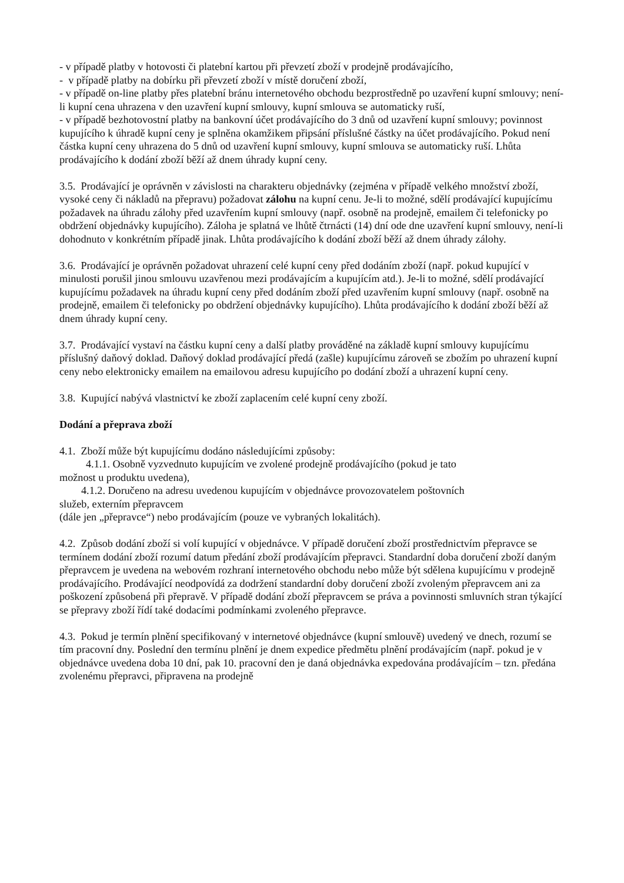- v případě platby v hotovosti či platební kartou při převzetí zboží v prodejně prodávajícího,
- v případě platby na dobírku při převzetí zboží v místě doručení zboží,
- v případě on-line platby přes platební bránu internetového obchodu bezprostředně po uzavření kupní smlouvy; není-li kupní cena uhrazena v den uzavření kupní smlouvy, kupní smlouva se automaticky ruší,
- v případě bezhotovostní platby na bankovní účet prodávajícího do 3 dnů od uzavření kupní smlouvy; povinnost kupujícího k úhradě kupní ceny je splněna okamžikem připsání příslušné částky na účet prodávajícího. Pokud není částka kupní ceny uhrazena do 5 dnů od uzavření kupní smlouvy, kupní smlouva se automaticky ruší. Lhůta prodávajícího k dodání zboží běží až dnem úhrady kupní ceny.
3.5. Prodávající je oprávněn v závislosti na charakteru objednávky (zejména v případě velkého množství zboží, vysoké ceny či nákladů na přepravu) požadovat zálohu na kupní cenu. Je-li to možné, sdělí prodávající kupujícímu požadavek na úhradu zálohy před uzavřením kupní smlouvy (např. osobně na prodejně, emailem či telefonicky po obdržení objednávky kupujícího). Záloha je splatná ve lhůtě čtrnácti (14) dní ode dne uzavření kupní smlouvy, není-li dohodnuto v konkrétním případě jinak. Lhůta prodávajícího k dodání zboží běží až dnem úhrady zálohy.
3.6. Prodávající je oprávněn požadovat uhrazení celé kupní ceny před dodáním zboží (např. pokud kupující v minulosti porušil jinou smlouvu uzavřenou mezi prodávajícím a kupujícím atd.). Je-li to možné, sdělí prodávající kupujícímu požadavek na úhradu kupní ceny před dodáním zboží před uzavřením kupní smlouvy (např. osobně na prodejně, emailem či telefonicky po obdržení objednávky kupujícího). Lhůta prodávajícího k dodání zboží běží až dnem úhrady kupní ceny.
3.7. Prodávající vystaví na částku kupní ceny a další platby prováděné na základě kupní smlouvy kupujícímu příslušný daňový doklad. Daňový doklad prodávající předá (zašle) kupujícímu zároveň se zbožím po uhrazení kupní ceny nebo elektronicky emailem na emailovou adresu kupujícího po dodání zboží a uhrazení kupní ceny.
3.8. Kupující nabývá vlastnictví ke zboží zaplacením celé kupní ceny zboží.
Dodání a přeprava zboží
4.1. Zboží může být kupujícímu dodáno následujícími způsoby:
4.1.1. Osobně vyzvednuto kupujícím ve zvolené prodejně prodávajícího (pokud je tato
možnost u produktu uvedena),
4.1.2. Doručeno na adresu uvedenou kupujícím v objednávce provozovatelem poštovních
služeb, externím přepravcem
(dále jen „přepravce“) nebo prodávajícím (pouze ve vybraných lokalitách).
4.2. Způsob dodání zboží si volí kupující v objednávce. V případě doručení zboží prostřednictvím přepravce se termínem dodání zboží rozumí datum předání zboží prodávajícím přepravci. Standardní doba doručení zboží daným přepravcem je uvedena na webovém rozhraní internetového obchodu nebo může být sdělena kupujícímu v prodejně prodávajícího. Prodávající neodpovídá za dodržení standardní doby doručení zboží zvoleným přepravcem ani za poškození způsobená při přepravě. V případě dodání zboží přepravcem se práva a povinnosti smluvních stran týkající se přepravy zboží řídí také dodacími podmínkami zvoleného přepravce.
4.3. Pokud je termín plnění specifikovaný v internetové objednávce (kupní smlouvě) uvedený ve dnech, rozumí se tím pracovní dny. Poslední den termínu plnění je dnem expedice předmětu plnění prodávajícím (např. pokud je v objednávce uvedena doba 10 dní, pak 10. pracovní den je daná objednávka expedována prodávajícím – tzn. předána zvolenému přepravci, připravena na prodejně